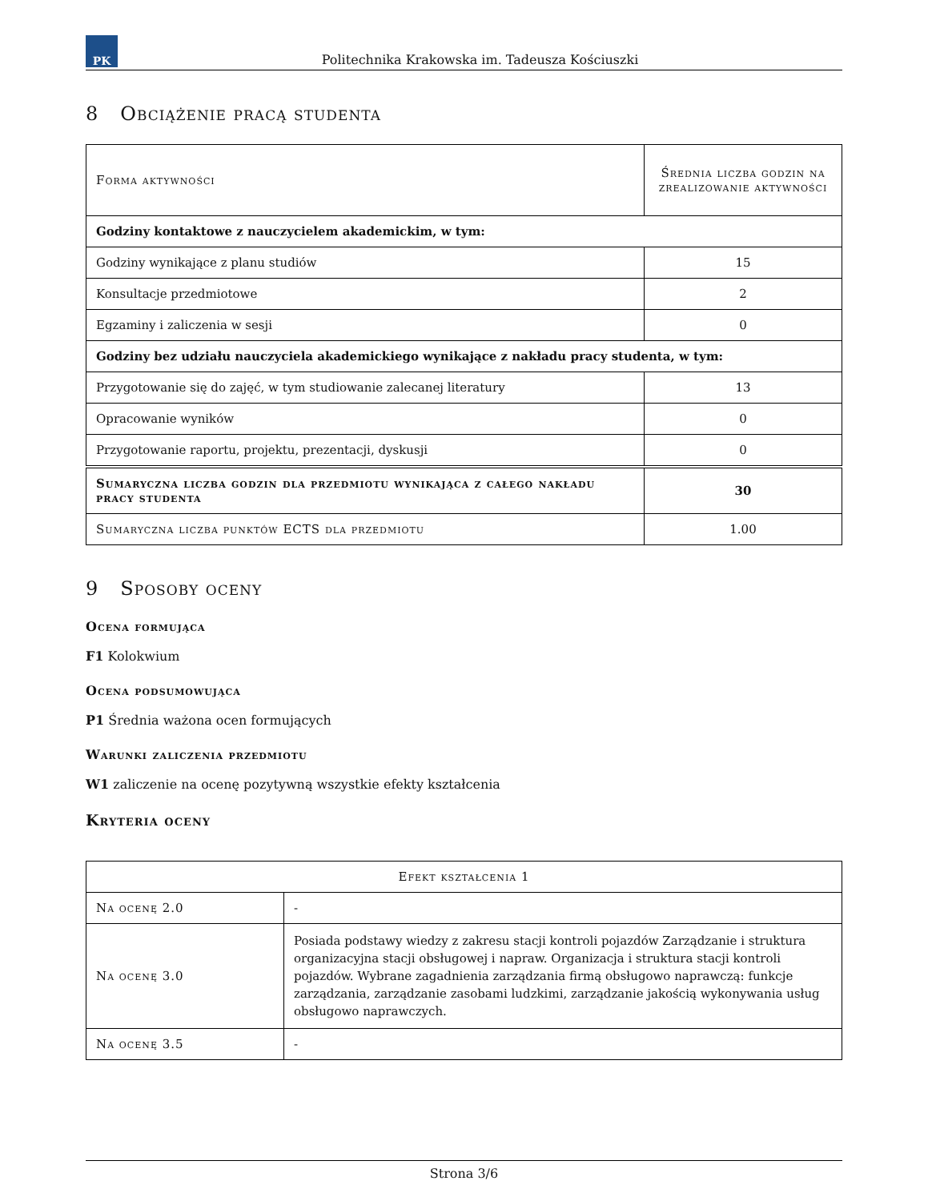PK
Politechnika Krakowska im. Tadeusza Kościuszki
8 Obciążenie pracą studenta
| Forma aktywności | Średnia liczba godzin na zrealizowanie aktywności |
| --- | --- |
| Godziny kontaktowe z nauczycielem akademickim, w tym: | |
| Godziny wynikające z planu studiów | 15 |
| Konsultacje przedmiotowe | 2 |
| Egzaminy i zaliczenia w sesji | 0 |
| Godziny bez udziału nauczyciela akademickiego wynikające z nakładu pracy studenta, w tym: | |
| Przygotowanie się do zajęć, w tym studiowanie zalecanej literatury | 13 |
| Opracowanie wyników | 0 |
| Przygotowanie raportu, projektu, prezentacji, dyskusji | 0 |
| Sumaryczna liczba godzin dla przedmiotu wynikająca z całego nakładu pracy studenta | 30 |
| Sumaryczna liczba punktów ECTS dla przedmiotu | 1.00 |
9 Sposoby oceny
Ocena formująca
F1 Kolokwium
Ocena podsumowująca
P1 Średnia ważona ocen formujących
Warunki zaliczenia przedmiotu
W1 zaliczenie na ocenę pozytywną wszystkie efekty kształcenia
Kryteria oceny
| Efekt kształcenia 1 | |
| --- | --- |
| Na ocenę 2.0 | - |
| Na ocenę 3.0 | Posiada podstawy wiedzy z zakresu stacji kontroli pojazdów Zarządzanie i struktura organizacyjna stacji obsługowej i napraw. Organizacja i struktura stacji kontroli pojazdów. Wybrane zagadnienia zarządzania firmą obsługowo naprawczą: funkcje zarządzania, zarządzanie zasobami ludzkimi, zarządzanie jakością wykonywania usług obsługowo naprawczych. |
| Na ocenę 3.5 | - |
Strona 3/6